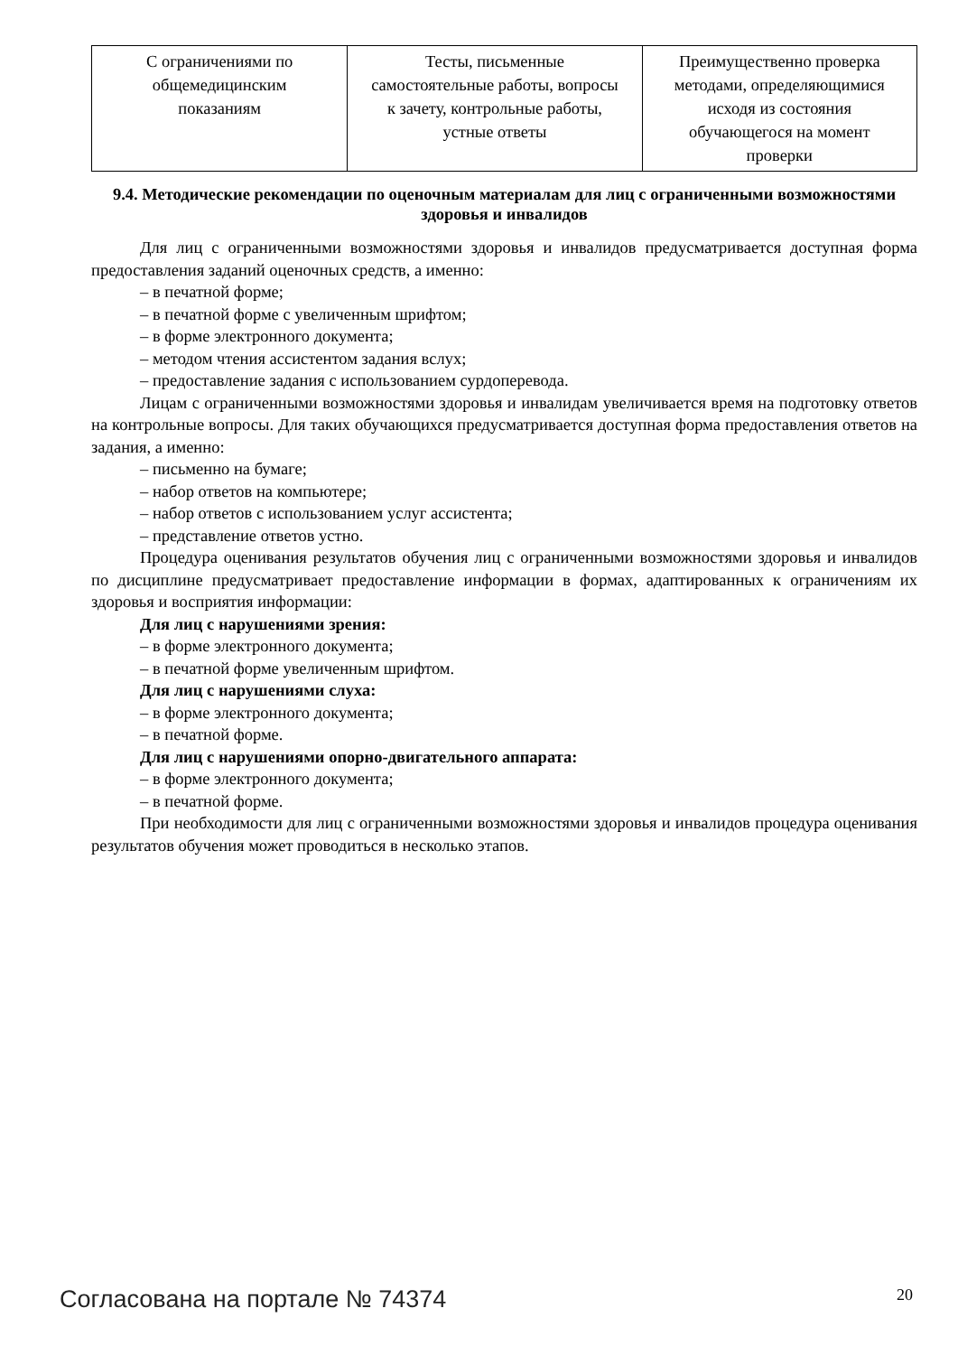| С ограничениями по общемедицинским показаниям | Тесты, письменные самостоятельные работы, вопросы к зачету, контрольные работы, устные ответы | Преимущественно проверка методами, определяющимися исходя из состояния обучающегося на момент проверки |
9.4. Методические рекомендации по оценочным материалам для лиц с ограниченными возможностями здоровья и инвалидов
Для лиц с ограниченными возможностями здоровья и инвалидов предусматривается доступная форма предоставления заданий оценочных средств, а именно:
– в печатной форме;
– в печатной форме с увеличенным шрифтом;
– в форме электронного документа;
– методом чтения ассистентом задания вслух;
– предоставление задания с использованием сурдоперевода.
Лицам с ограниченными возможностями здоровья и инвалидам увеличивается время на подготовку ответов на контрольные вопросы. Для таких обучающихся предусматривается доступная форма предоставления ответов на задания, а именно:
– письменно на бумаге;
– набор ответов на компьютере;
– набор ответов с использованием услуг ассистента;
– представление ответов устно.
Процедура оценивания результатов обучения лиц с ограниченными возможностями здоровья и инвалидов по дисциплине предусматривает предоставление информации в формах, адаптированных к ограничениям их здоровья и восприятия информации:
Для лиц с нарушениями зрения:
– в форме электронного документа;
– в печатной форме увеличенным шрифтом.
Для лиц с нарушениями слуха:
– в форме электронного документа;
– в печатной форме.
Для лиц с нарушениями опорно-двигательного аппарата:
– в форме электронного документа;
– в печатной форме.
При необходимости для лиц с ограниченными возможностями здоровья и инвалидов процедура оценивания результатов обучения может проводиться в несколько этапов.
Согласована на портале № 74374 20